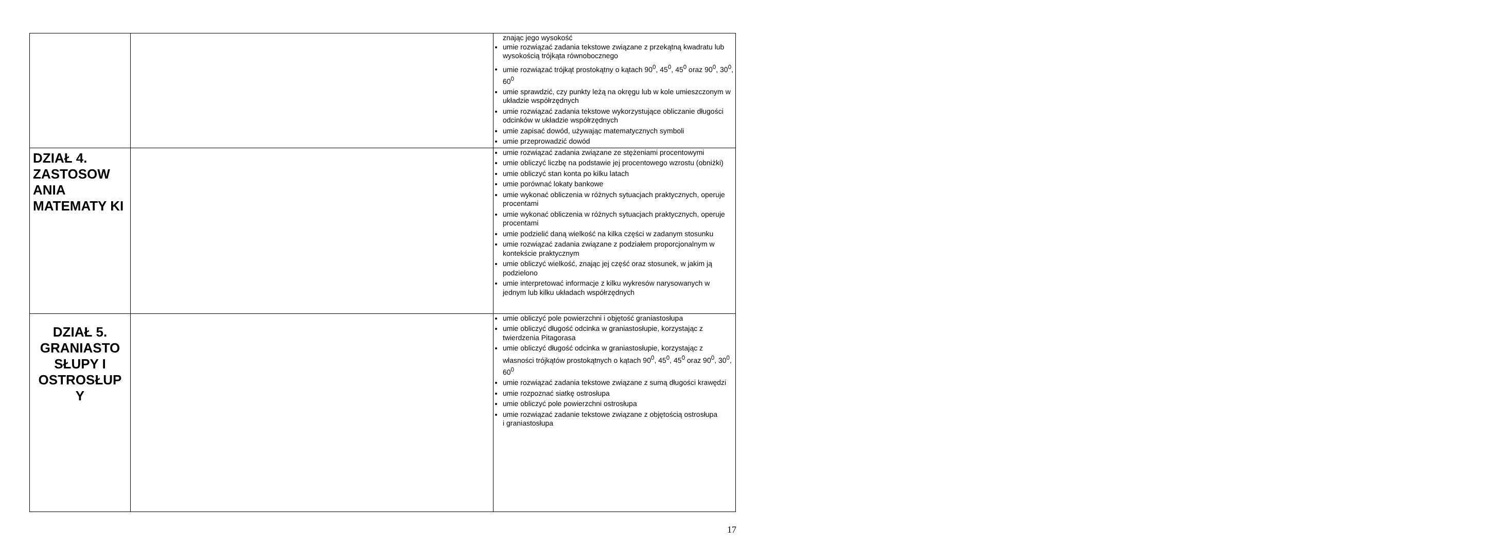| | | znając jego wysokość umie rozwiązać zadania tekstowe związane z przekątną kwadratu lub wysokością trójkąta równobocznego umie rozwiązać trójkąt prostokątny o kątach 90<sup>0</sup>, 45<sup>0</sup>, 45<sup>0</sup> oraz 90<sup>0</sup>, 30<sup>0</sup>, 60<sup>0</sup> umie sprawdzić, czy punkty leżą na okręgu lub w kole umieszczonym w układzie współrzędnych umie rozwiązać zadania tekstowe wykorzystujące obliczanie długości odcinków w układzie współrzędnych umie zapisać dowód, używając matematycznych symboli umie przeprowadzić dowód |
| DZIAŁ 4. ZASTOSOW ANIA MATEMATY KI | | umie rozwiązać zadania związane ze stężeniami procentowymi umie obliczyć liczbę na podstawie jej procentowego wzrostu (obniżki) umie obliczyć stan konta po kilku latach umie porównać lokaty bankowe umie wykonać obliczenia w różnych sytuacjach praktycznych, operuje procentami umie wykonać obliczenia w różnych sytuacjach praktycznych, operuje procentami umie podzielić daną wielkość na kilka części w zadanym stosunku umie rozwiązać zadania związane z podziałem proporcjonalnym w kontekście praktycznym umie obliczyć wielkość, znając jej część oraz stosunek, w jakim ją podzielono umie interpretować informacje z kilku wykresów narysowanych w jednym lub kilku układach współrzędnych |
| DZIAŁ 5. GRANIASTO SŁUPY I OSTROSŁUP Y | | umie obliczyć pole powierzchni i objętość graniastosłupa umie obliczyć długość odcinka w graniastosłupie, korzystając z twierdzenia Pitagorasa umie obliczyć długość odcinka w graniastosłupie, korzystając z własności trójkątów prostokątnych o kątach 90<sup>0</sup>, 45<sup>0</sup>, 45<sup>0</sup> oraz 90<sup>0</sup>, 30<sup>0</sup>, 60<sup>0</sup> umie rozwiązać zadania tekstowe związane z sumą długości krawędzi umie rozpoznać siatkę ostrosłupa umie obliczyć pole powierzchni ostrosłupa umie rozwiązać zadanie tekstowe związane z objętością ostrosłupa i graniastosłupa |
17